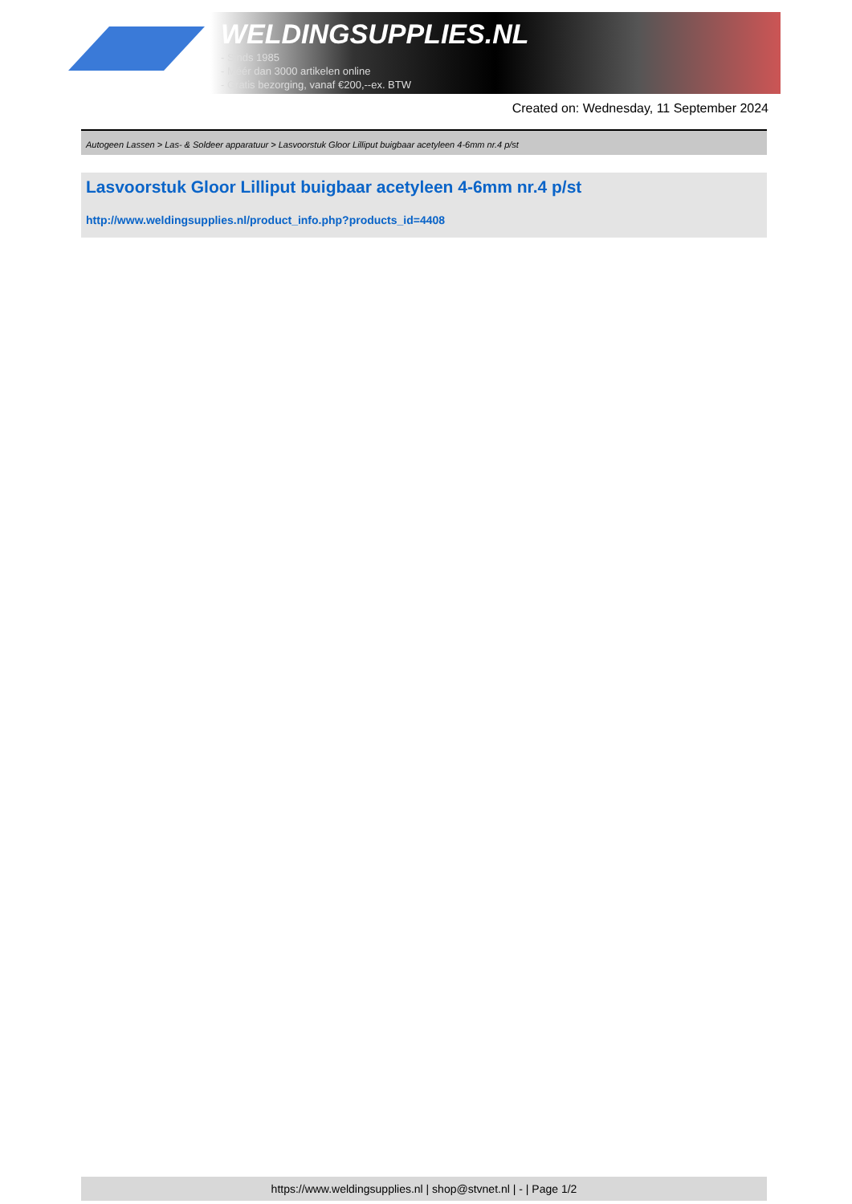WELDINGSUPPLIES.NL
- Sinds 1985
- Méér dan 3000 artikelen online
- Gratis bezorging, vanaf €200,--ex. BTW
Created on: Wednesday, 11 September 2024
Autogeen Lassen > Las- & Soldeer apparatuur > Lasvoorstuk Gloor Lilliput buigbaar acetyleen 4-6mm nr.4 p/st
Lasvoorstuk Gloor Lilliput buigbaar acetyleen 4-6mm nr.4 p/st
http://www.weldingsupplies.nl/product_info.php?products_id=4408
https://www.weldingsupplies.nl | shop@stvnet.nl | - | Page 1/2